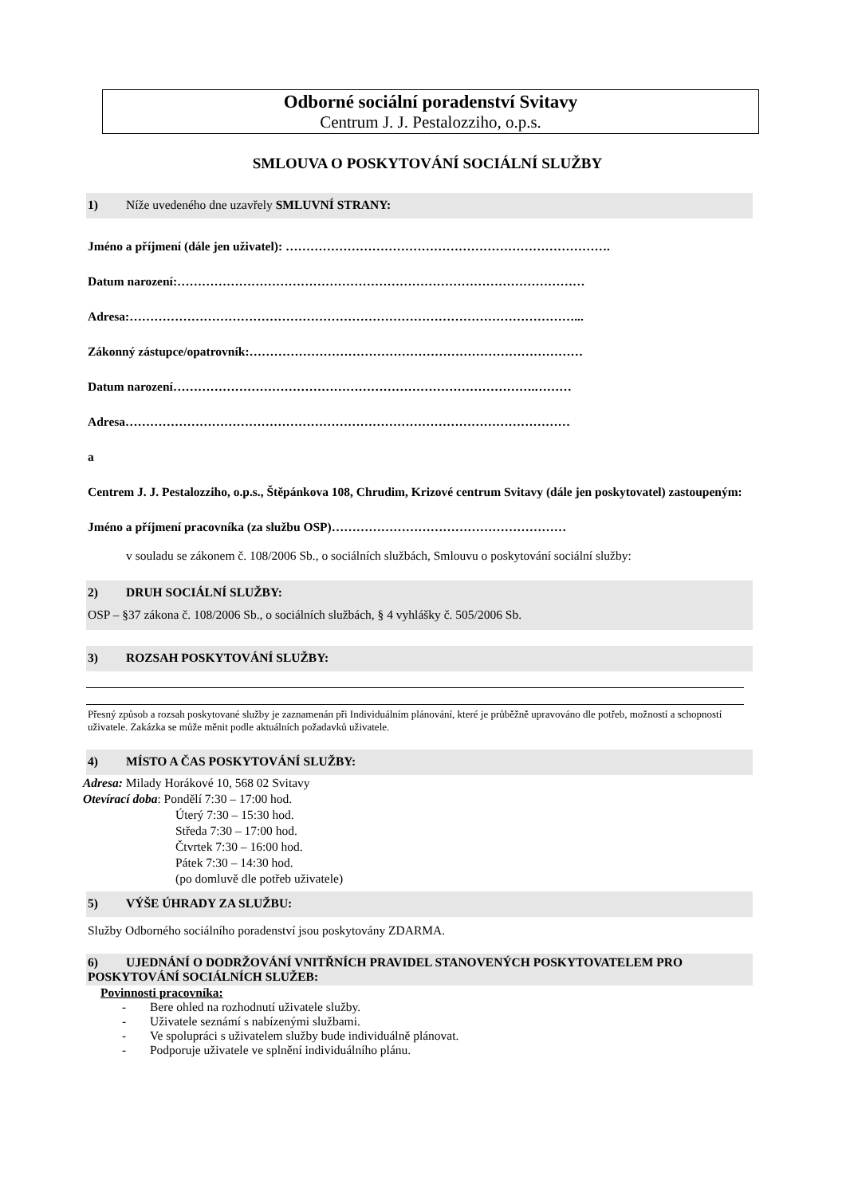Odborné sociální poradenství Svitavy
Centrum J. J. Pestalozziho, o.p.s.
SMLOUVA O POSKYTOVÁNÍ SOCIÁLNÍ SLUŽBY
1) Níže uvedeného dne uzavřely SMLUVNÍ STRANY:
Jméno a příjmení (dále jen uživatel): …………………………………………………………………….
Datum narození:………………………………………………………………………………………
Adresa:………………………………………………………………………………………………...
Zákonný zástupce/opatrovník:………………………………………………………………………
Datum narození…………………………………………………………………………….………
Adresa………………………………………………………………………………………………
a
Centrem J. J. Pestalozziho, o.p.s., Štěpánkova 108, Chrudim, Krizové centrum Svitavy (dále jen poskytovatel) zastoupeným:
Jméno a příjmení pracovníka (za službu OSP)…………………………………………………
v souladu se zákonem č. 108/2006 Sb., o sociálních službách, Smlouvu o poskytování sociální služby:
2) DRUH SOCIÁLNÍ SLUŽBY:
OSP – §37 zákona č. 108/2006 Sb., o sociálních službách, § 4 vyhlášky č. 505/2006 Sb.
3) ROZSAH POSKYTOVÁNÍ SLUŽBY:
Přesný způsob a rozsah poskytované služby je zaznamenán při Individuálním plánování, které je průběžně upravováno dle potřeb, možností a schopností uživatele. Zakázka se může měnit podle aktuálních požadavků uživatele.
4) MÍSTO A ČAS POSKYTOVÁNÍ SLUŽBY:
Adresa: Milady Horákové 10, 568 02 Svitavy
Otevírací doba: Pondělí 7:30 – 17:00 hod.
Úterý 7:30 – 15:30 hod.
Středa 7:30 – 17:00 hod.
Čtvrtek 7:30 – 16:00 hod.
Pátek 7:30 – 14:30 hod.
(po domluvě dle potřeb uživatele)
5) VÝŠE ÚHRADY ZA SLUŽBU:
Služby Odborného sociálního poradenství jsou poskytovány ZDARMA.
6) UJEDNÁNÍ O DODRŽOVÁNÍ VNITŘNÍCH PRAVIDEL STANOVENÝCH POSKYTOVATELEM PRO POSKYTOVÁNÍ SOCIÁLNÍCH SLUŽEB:
Povinnosti pracovníka:
- Bere ohled na rozhodnutí uživatele služby.
- Uživatele seznámí s nabízenými službami.
- Ve spolupráci s uživatelem služby bude individuálně plánovat.
- Podporuje uživatele ve splnění individuálního plánu.